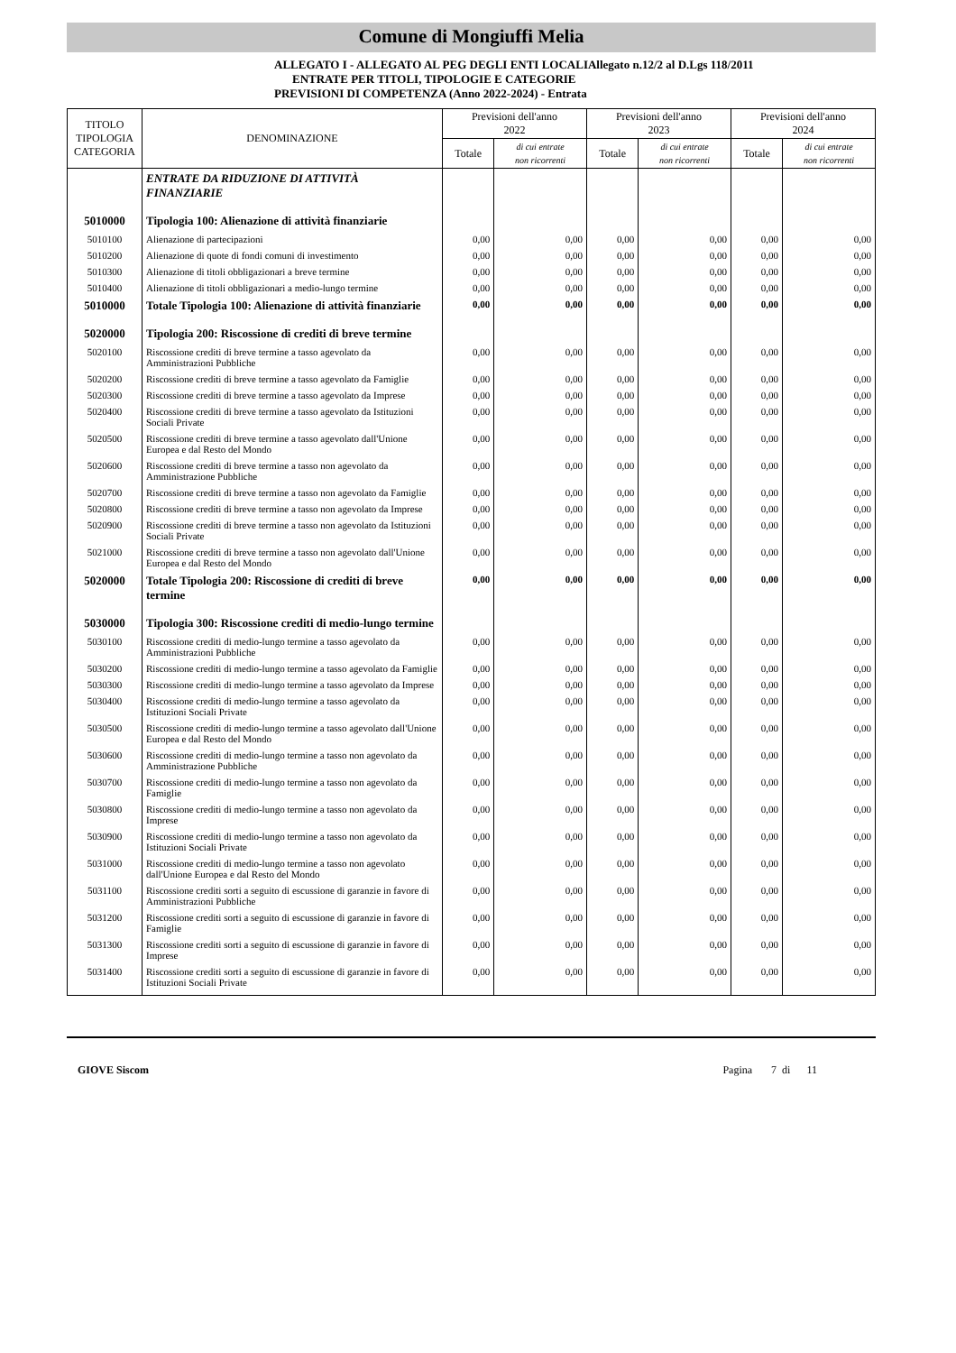Comune di Mongiuffi Melia
ALLEGATO I - ALLEGATO AL PEG DEGLI ENTI LOCALIAllegato n.12/2 al D.Lgs 118/2011
ENTRATE PER TITOLI, TIPOLOGIE E CATEGORIE
PREVISIONI DI COMPETENZA (Anno 2022-2024) - Entrata
| TITOLO TIPOLOGIA CATEGORIA | DENOMINAZIONE | Previsioni dell'anno 2022 | | Previsioni dell'anno 2023 | | Previsioni dell'anno 2024 | |
| --- | --- | --- | --- | --- | --- | --- | --- |
| | | Totale | di cui entrate non ricorrenti | Totale | di cui entrate non ricorrenti | Totale | di cui entrate non ricorrenti |
| | ENTRATE DA RIDUZIONE DI ATTIVITÀ FINANZIARIE | | | | | | |
| 5010000 | Tipologia 100: Alienazione di attività finanziarie | | | | | | |
| 5010100 | Alienazione di partecipazioni | 0,00 | 0,00 | 0,00 | 0,00 | 0,00 | 0,00 |
| 5010200 | Alienazione di quote di fondi comuni di investimento | 0,00 | 0,00 | 0,00 | 0,00 | 0,00 | 0,00 |
| 5010300 | Alienazione di titoli obbligazionari a breve termine | 0,00 | 0,00 | 0,00 | 0,00 | 0,00 | 0,00 |
| 5010400 | Alienazione di titoli obbligazionari a medio-lungo termine | 0,00 | 0,00 | 0,00 | 0,00 | 0,00 | 0,00 |
| 5010000 | Totale Tipologia 100: Alienazione di attività finanziarie | 0,00 | 0,00 | 0,00 | 0,00 | 0,00 | 0,00 |
| 5020000 | Tipologia 200: Riscossione di crediti di breve termine | | | | | | |
| 5020100 | Riscossione crediti di breve termine a tasso agevolato da Amministrazioni Pubbliche | 0,00 | 0,00 | 0,00 | 0,00 | 0,00 | 0,00 |
| 5020200 | Riscossione crediti di breve termine a tasso agevolato da Famiglie | 0,00 | 0,00 | 0,00 | 0,00 | 0,00 | 0,00 |
| 5020300 | Riscossione crediti di breve termine a tasso agevolato da Imprese | 0,00 | 0,00 | 0,00 | 0,00 | 0,00 | 0,00 |
| 5020400 | Riscossione crediti di breve termine a tasso agevolato da Istituzioni Sociali Private | 0,00 | 0,00 | 0,00 | 0,00 | 0,00 | 0,00 |
| 5020500 | Riscossione crediti di breve termine a tasso agevolato dall'Unione Europea e dal Resto del Mondo | 0,00 | 0,00 | 0,00 | 0,00 | 0,00 | 0,00 |
| 5020600 | Riscossione crediti di breve termine a tasso non agevolato da Amministrazione Pubbliche | 0,00 | 0,00 | 0,00 | 0,00 | 0,00 | 0,00 |
| 5020700 | Riscossione crediti di breve termine a tasso non agevolato da Famiglie | 0,00 | 0,00 | 0,00 | 0,00 | 0,00 | 0,00 |
| 5020800 | Riscossione crediti di breve termine a tasso non agevolato da Imprese | 0,00 | 0,00 | 0,00 | 0,00 | 0,00 | 0,00 |
| 5020900 | Riscossione crediti di breve termine a tasso non agevolato da Istituzioni Sociali Private | 0,00 | 0,00 | 0,00 | 0,00 | 0,00 | 0,00 |
| 5021000 | Riscossione crediti di breve termine a tasso non agevolato dall'Unione Europea e dal Resto del Mondo | 0,00 | 0,00 | 0,00 | 0,00 | 0,00 | 0,00 |
| 5020000 | Totale Tipologia 200: Riscossione di crediti di breve termine | 0,00 | 0,00 | 0,00 | 0,00 | 0,00 | 0,00 |
| 5030000 | Tipologia 300: Riscossione crediti di medio-lungo termine | | | | | | |
| 5030100 | Riscossione crediti di medio-lungo termine a tasso agevolato da Amministrazioni Pubbliche | 0,00 | 0,00 | 0,00 | 0,00 | 0,00 | 0,00 |
| 5030200 | Riscossione crediti di medio-lungo termine a tasso agevolato da Famiglie | 0,00 | 0,00 | 0,00 | 0,00 | 0,00 | 0,00 |
| 5030300 | Riscossione crediti di medio-lungo termine a tasso agevolato da Imprese | 0,00 | 0,00 | 0,00 | 0,00 | 0,00 | 0,00 |
| 5030400 | Riscossione crediti di medio-lungo termine a tasso agevolato da Istituzioni Sociali Private | 0,00 | 0,00 | 0,00 | 0,00 | 0,00 | 0,00 |
| 5030500 | Riscossione crediti di medio-lungo termine a tasso agevolato dall'Unione Europea e dal Resto del Mondo | 0,00 | 0,00 | 0,00 | 0,00 | 0,00 | 0,00 |
| 5030600 | Riscossione crediti di medio-lungo termine a tasso non agevolato da Amministrazione Pubbliche | 0,00 | 0,00 | 0,00 | 0,00 | 0,00 | 0,00 |
| 5030700 | Riscossione crediti di medio-lungo termine a tasso non agevolato da Famiglie | 0,00 | 0,00 | 0,00 | 0,00 | 0,00 | 0,00 |
| 5030800 | Riscossione crediti di medio-lungo termine a tasso non agevolato da Imprese | 0,00 | 0,00 | 0,00 | 0,00 | 0,00 | 0,00 |
| 5030900 | Riscossione crediti di medio-lungo termine a tasso non agevolato da Istituzioni Sociali Private | 0,00 | 0,00 | 0,00 | 0,00 | 0,00 | 0,00 |
| 5031000 | Riscossione crediti di medio-lungo termine a tasso non agevolato dall'Unione Europea e dal Resto del Mondo | 0,00 | 0,00 | 0,00 | 0,00 | 0,00 | 0,00 |
| 5031100 | Riscossione crediti sorti a seguito di escussione di garanzie in favore di Amministrazioni Pubbliche | 0,00 | 0,00 | 0,00 | 0,00 | 0,00 | 0,00 |
| 5031200 | Riscossione crediti sorti a seguito di escussione di garanzie in favore di Famiglie | 0,00 | 0,00 | 0,00 | 0,00 | 0,00 | 0,00 |
| 5031300 | Riscossione crediti sorti a seguito di escussione di garanzie in favore di Imprese | 0,00 | 0,00 | 0,00 | 0,00 | 0,00 | 0,00 |
| 5031400 | Riscossione crediti sorti a seguito di escussione di garanzie in favore di Istituzioni Sociali Private | 0,00 | 0,00 | 0,00 | 0,00 | 0,00 | 0,00 |
GIOVE Siscom Pagina 7 di 11